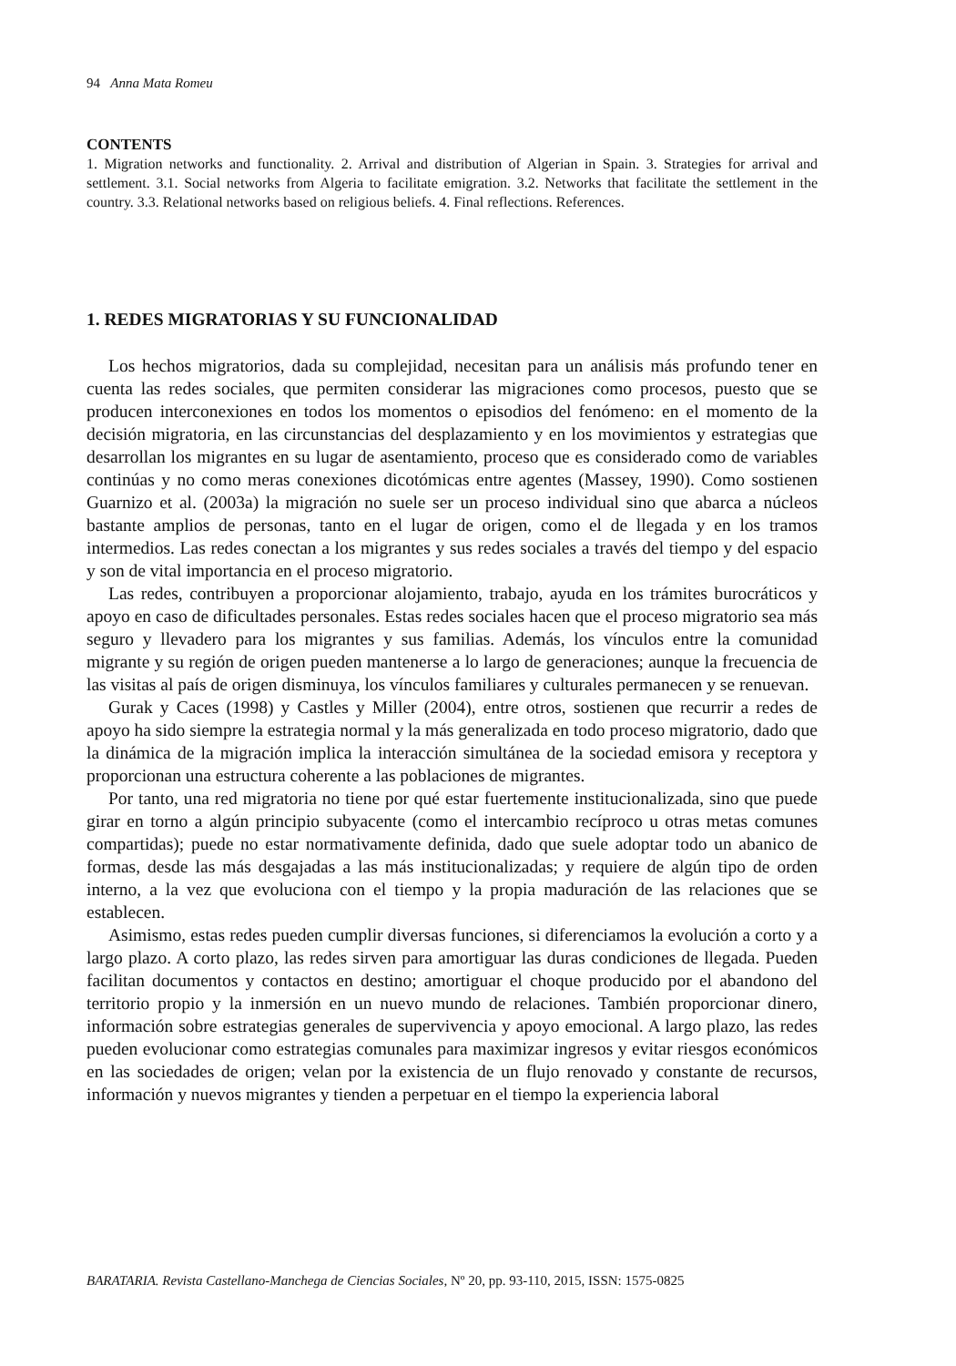94 Anna Mata Romeu
CONTENTS
1. Migration networks and functionality. 2. Arrival and distribution of Algerian in Spain. 3. Strategies for arrival and settlement. 3.1. Social networks from Algeria to facilitate emigration. 3.2. Networks that facilitate the settlement in the country. 3.3. Relational networks based on religious beliefs. 4. Final reflections. References.
1. REDES MIGRATORIAS Y SU FUNCIONALIDAD
Los hechos migratorios, dada su complejidad, necesitan para un análisis más profundo tener en cuenta las redes sociales, que permiten considerar las migraciones como procesos, puesto que se producen interconexiones en todos los momentos o episodios del fenómeno: en el momento de la decisión migratoria, en las circunstancias del desplazamiento y en los movimientos y estrategias que desarrollan los migrantes en su lugar de asentamiento, proceso que es considerado como de variables continúas y no como meras conexiones dicotómicas entre agentes (Massey, 1990). Como sostienen Guarnizo et al. (2003a) la migración no suele ser un proceso individual sino que abarca a núcleos bastante amplios de personas, tanto en el lugar de origen, como el de llegada y en los tramos intermedios. Las redes conectan a los migrantes y sus redes sociales a través del tiempo y del espacio y son de vital importancia en el proceso migratorio.
Las redes, contribuyen a proporcionar alojamiento, trabajo, ayuda en los trámites burocráticos y apoyo en caso de dificultades personales. Estas redes sociales hacen que el proceso migratorio sea más seguro y llevadero para los migrantes y sus familias. Además, los vínculos entre la comunidad migrante y su región de origen pueden mantenerse a lo largo de generaciones; aunque la frecuencia de las visitas al país de origen disminuya, los vínculos familiares y culturales permanecen y se renuevan.
Gurak y Caces (1998) y Castles y Miller (2004), entre otros, sostienen que recurrir a redes de apoyo ha sido siempre la estrategia normal y la más generalizada en todo proceso migratorio, dado que la dinámica de la migración implica la interacción simultánea de la sociedad emisora y receptora y proporcionan una estructura coherente a las poblaciones de migrantes.
Por tanto, una red migratoria no tiene por qué estar fuertemente institucionalizada, sino que puede girar en torno a algún principio subyacente (como el intercambio recíproco u otras metas comunes compartidas); puede no estar normativamente definida, dado que suele adoptar todo un abanico de formas, desde las más desgajadas a las más institucionalizadas; y requiere de algún tipo de orden interno, a la vez que evoluciona con el tiempo y la propia maduración de las relaciones que se establecen.
Asimismo, estas redes pueden cumplir diversas funciones, si diferenciamos la evolución a corto y a largo plazo. A corto plazo, las redes sirven para amortiguar las duras condiciones de llegada. Pueden facilitan documentos y contactos en destino; amortiguar el choque producido por el abandono del territorio propio y la inmersión en un nuevo mundo de relaciones. También proporcionar dinero, información sobre estrategias generales de supervivencia y apoyo emocional. A largo plazo, las redes pueden evolucionar como estrategias comunales para maximizar ingresos y evitar riesgos económicos en las sociedades de origen; velan por la existencia de un flujo renovado y constante de recursos, información y nuevos migrantes y tienden a perpetuar en el tiempo la experiencia laboral
BARATARIA. Revista Castellano-Manchega de Ciencias Sociales, Nº 20, pp. 93-110, 2015, ISSN: 1575-0825